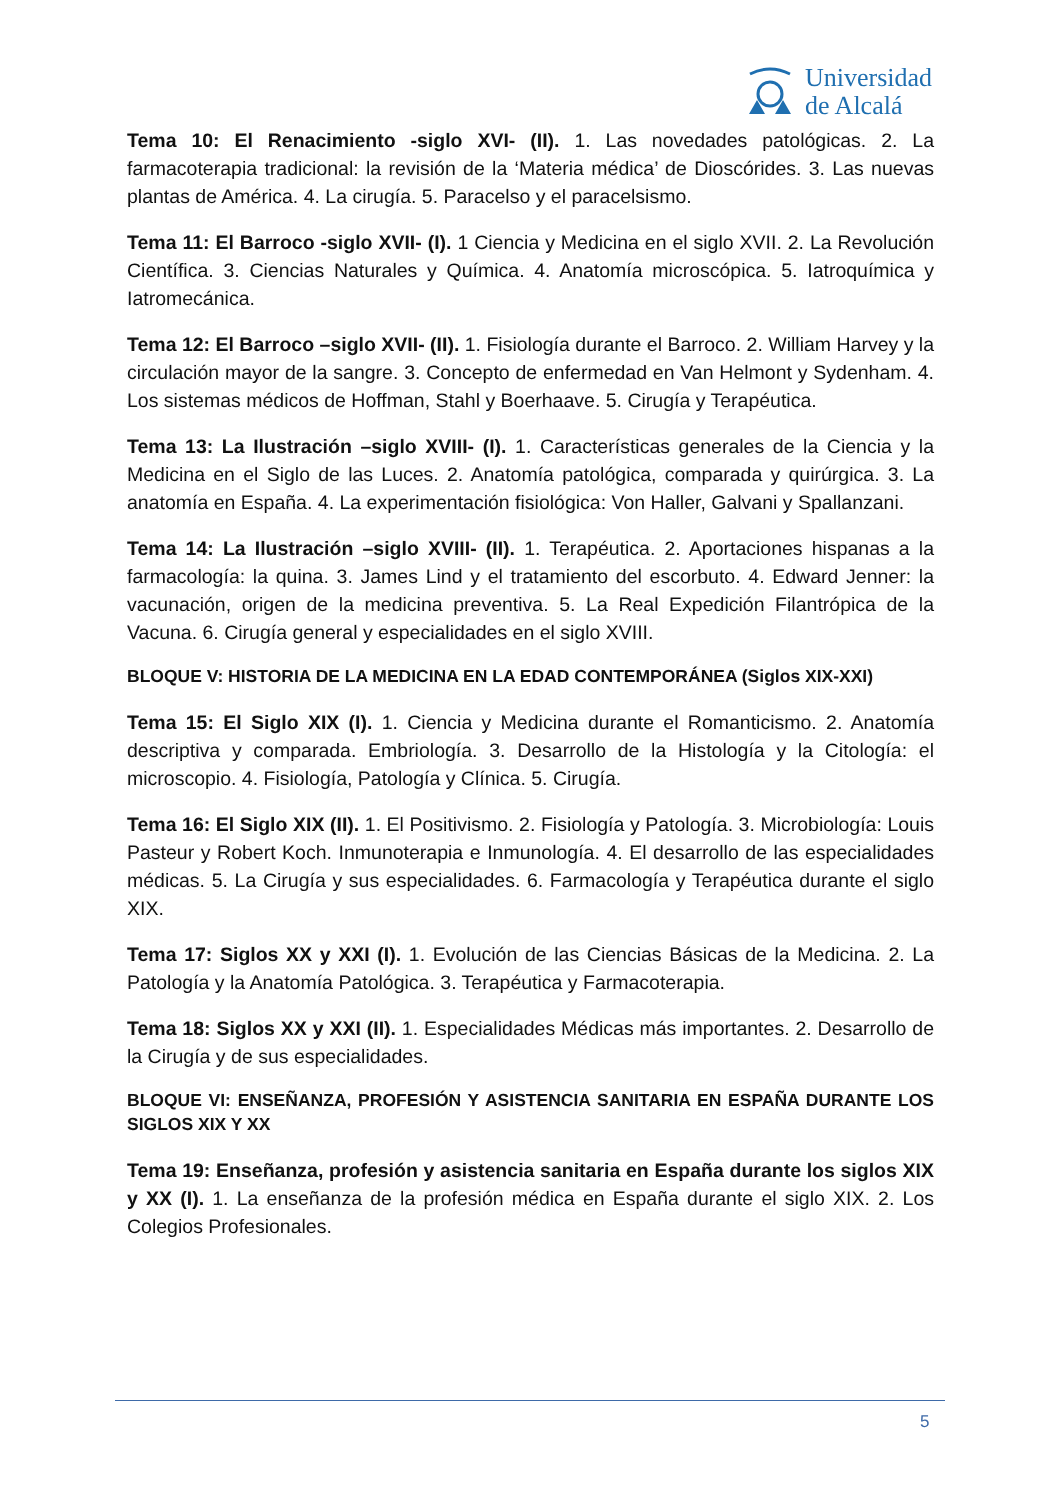Universidad
de Alcalá
Tema 10: El Renacimiento -siglo XVI- (II). 1. Las novedades patológicas. 2. La farmacoterapia tradicional: la revisión de la ‘Materia médica’ de Dioscórides. 3. Las nuevas plantas de América. 4. La cirugía. 5. Paracelso y el paracelsismo.
Tema 11: El Barroco -siglo XVII- (I). 1 Ciencia y Medicina en el siglo XVII. 2. La Revolución Científica. 3. Ciencias Naturales y Química. 4. Anatomía microscópica. 5. Iatroquímica y Iatromecánica.
Tema 12: El Barroco –siglo XVII- (II). 1. Fisiología durante el Barroco. 2. William Harvey y la circulación mayor de la sangre. 3. Concepto de enfermedad en Van Helmont y Sydenham. 4. Los sistemas médicos de Hoffman, Stahl y Boerhaave. 5. Cirugía y Terapéutica.
Tema 13: La Ilustración –siglo XVIII- (I). 1. Características generales de la Ciencia y la Medicina en el Siglo de las Luces. 2. Anatomía patológica, comparada y quirúrgica. 3. La anatomía en España. 4. La experimentación fisiológica: Von Haller, Galvani y Spallanzani.
Tema 14: La Ilustración –siglo XVIII- (II). 1. Terapéutica. 2. Aportaciones hispanas a la farmacología: la quina. 3. James Lind y el tratamiento del escorbuto. 4. Edward Jenner: la vacunación, origen de la medicina preventiva. 5. La Real Expedición Filantrópica de la Vacuna. 6. Cirugía general y especialidades en el siglo XVIII.
BLOQUE V: HISTORIA DE LA MEDICINA EN LA EDAD CONTEMPORÁNEA (Siglos XIX-XXI)
Tema 15: El Siglo XIX (I). 1. Ciencia y Medicina durante el Romanticismo. 2. Anatomía descriptiva y comparada. Embriología. 3. Desarrollo de la Histología y la Citología: el microscopio. 4. Fisiología, Patología y Clínica. 5. Cirugía.
Tema 16: El Siglo XIX (II). 1. El Positivismo. 2. Fisiología y Patología. 3. Microbiología: Louis Pasteur y Robert Koch. Inmunoterapia e Inmunología. 4. El desarrollo de las especialidades médicas. 5. La Cirugía y sus especialidades. 6. Farmacología y Terapéutica durante el siglo XIX.
Tema 17: Siglos XX y XXI (I). 1. Evolución de las Ciencias Básicas de la Medicina. 2. La Patología y la Anatomía Patológica. 3. Terapéutica y Farmacoterapia.
Tema 18: Siglos XX y XXI (II). 1. Especialidades Médicas más importantes. 2. Desarrollo de la Cirugía y de sus especialidades.
BLOQUE VI: ENSEÑANZA, PROFESIÓN Y ASISTENCIA SANITARIA EN ESPAÑA DURANTE LOS SIGLOS XIX Y XX
Tema 19: Enseñanza, profesión y asistencia sanitaria en España durante los siglos XIX y XX (I). 1. La enseñanza de la profesión médica en España durante el siglo XIX. 2. Los Colegios Profesionales.
5